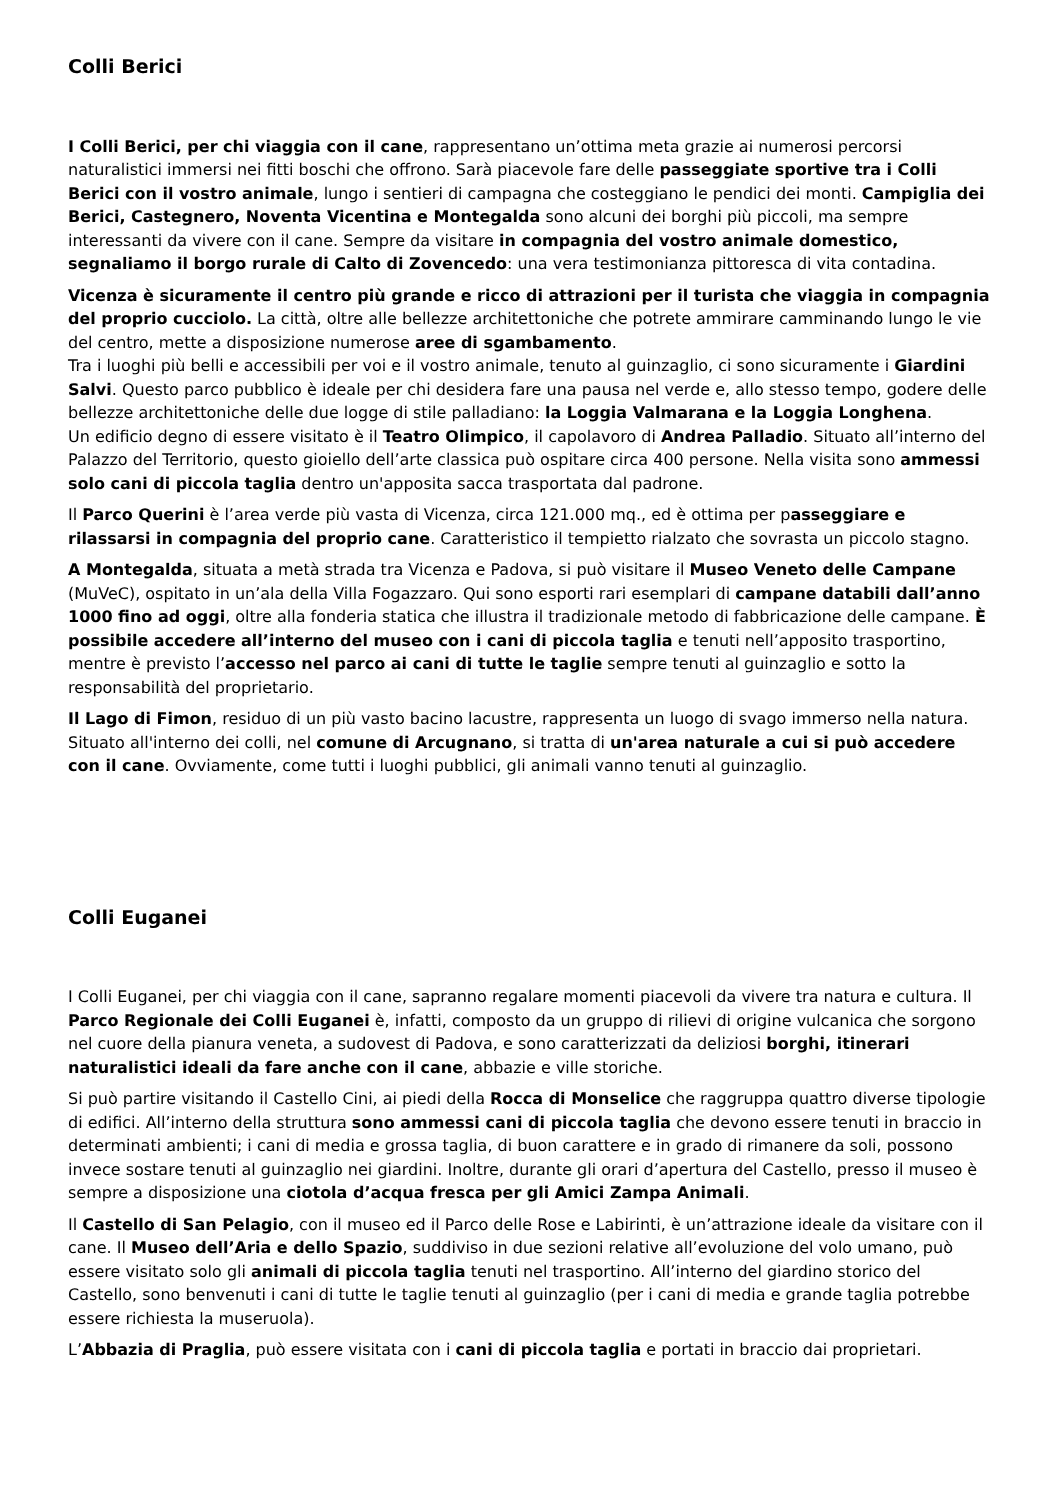Colli Berici
I Colli Berici, per chi viaggia con il cane, rappresentano un’ottima meta grazie ai numerosi percorsi naturalistici immersi nei fitti boschi che offrono. Sarà piacevole fare delle passeggiate sportive tra i Colli Berici con il vostro animale, lungo i sentieri di campagna che costeggiano le pendici dei monti. Campiglia dei Berici, Castegnero, Noventa Vicentina e Montegalda sono alcuni dei borghi più piccoli, ma sempre interessanti da vivere con il cane. Sempre da visitare in compagnia del vostro animale domestico, segnaliamo il borgo rurale di Calto di Zovencedo: una vera testimonianza pittoresca di vita contadina.
Vicenza è sicuramente il centro più grande e ricco di attrazioni per il turista che viaggia in compagnia del proprio cucciolo. La città, oltre alle bellezze architettoniche che potrete ammirare camminando lungo le vie del centro, mette a disposizione numerose aree di sgambamento.
Tra i luoghi più belli e accessibili per voi e il vostro animale, tenuto al guinzaglio, ci sono sicuramente i Giardini Salvi. Questo parco pubblico è ideale per chi desidera fare una pausa nel verde e, allo stesso tempo, godere delle bellezze architettoniche delle due logge di stile palladiano: la Loggia Valmarana e la Loggia Longhena.
Un edificio degno di essere visitato è il Teatro Olimpico, il capolavoro di Andrea Palladio. Situato all’interno del Palazzo del Territorio, questo gioiello dell’arte classica può ospitare circa 400 persone. Nella visita sono ammessi solo cani di piccola taglia dentro un'apposita sacca trasportata dal padrone.
Il Parco Querini è l’area verde più vasta di Vicenza, circa 121.000 mq., ed è ottima per passeggiare e rilassarsi in compagnia del proprio cane. Caratteristico il tempietto rialzato che sovrasta un piccolo stagno.
A Montegalda, situata a metà strada tra Vicenza e Padova, si può visitare il Museo Veneto delle Campane (MuVeC), ospitato in un’ala della Villa Fogazzaro. Qui sono esporti rari esemplari di campane databili dall’anno 1000 fino ad oggi, oltre alla fonderia statica che illustra il tradizionale metodo di fabbricazione delle campane. È possibile accedere all’interno del museo con i cani di piccola taglia e tenuti nell’apposito trasportino, mentre è previsto l’accesso nel parco ai cani di tutte le taglie sempre tenuti al guinzaglio e sotto la responsabilità del proprietario.
Il Lago di Fimon, residuo di un più vasto bacino lacustre, rappresenta un luogo di svago immerso nella natura. Situato all'interno dei colli, nel comune di Arcugnano, si tratta di un'area naturale a cui si può accedere con il cane. Ovviamente, come tutti i luoghi pubblici, gli animali vanno tenuti al guinzaglio.
Colli Euganei
I Colli Euganei, per chi viaggia con il cane, sapranno regalare momenti piacevoli da vivere tra natura e cultura. Il Parco Regionale dei Colli Euganei è, infatti, composto da un gruppo di rilievi di origine vulcanica che sorgono nel cuore della pianura veneta, a sudovest di Padova, e sono caratterizzati da deliziosi borghi, itinerari naturalistici ideali da fare anche con il cane, abbazie e ville storiche.
Si può partire visitando il Castello Cini, ai piedi della Rocca di Monselice che raggruppa quattro diverse tipologie di edifici. All’interno della struttura sono ammessi cani di piccola taglia che devono essere tenuti in braccio in determinati ambienti; i cani di media e grossa taglia, di buon carattere e in grado di rimanere da soli, possono invece sostare tenuti al guinzaglio nei giardini. Inoltre, durante gli orari d’apertura del Castello, presso il museo è sempre a disposizione una ciotola d’acqua fresca per gli Amici Zampa Animali.
Il Castello di San Pelagio, con il museo ed il Parco delle Rose e Labirinti, è un’attrazione ideale da visitare con il cane. Il Museo dell’Aria e dello Spazio, suddiviso in due sezioni relative all’evoluzione del volo umano, può essere visitato solo gli animali di piccola taglia tenuti nel trasportino. All’interno del giardino storico del Castello, sono benvenuti i cani di tutte le taglie tenuti al guinzaglio (per i cani di media e grande taglia potrebbe essere richiesta la museruola).
L’Abbazia di Praglia, può essere visitata con i cani di piccola taglia e portati in braccio dai proprietari.